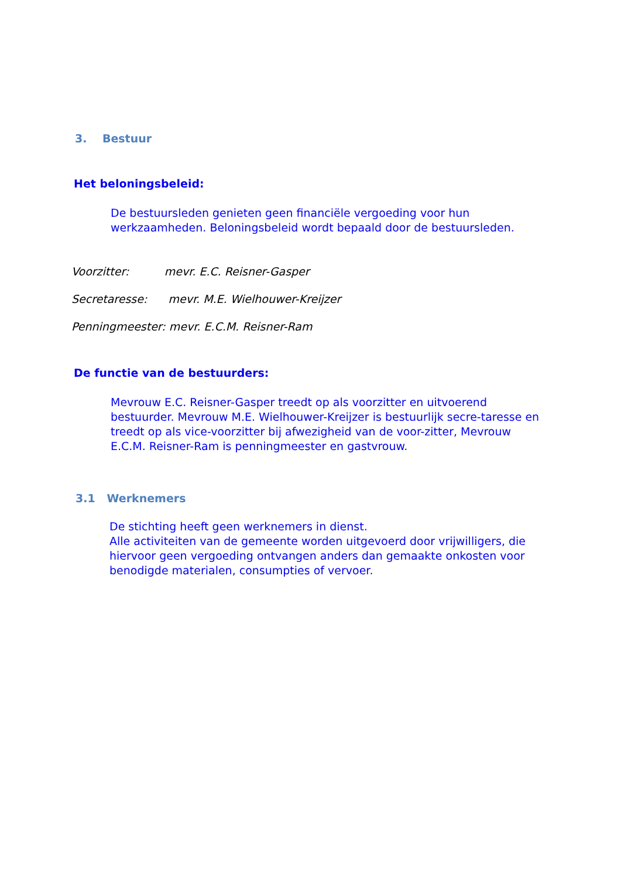3. Bestuur
Het beloningsbeleid:
De bestuursleden genieten geen financiële vergoeding voor hun werkzaamheden. Beloningsbeleid wordt bepaald door de bestuursleden.
Voorzitter: mevr. E.C. Reisner-Gasper
Secretaresse: mevr. M.E. Wielhouwer-Kreijzer
Penningmeester: mevr. E.C.M. Reisner-Ram
De functie van de bestuurders:
Mevrouw E.C. Reisner-Gasper treedt op als voorzitter en uitvoerend bestuurder. Mevrouw M.E. Wielhouwer-Kreijzer is bestuurlijk secre-taresse en treedt op als vice-voorzitter bij afwezigheid van de voor-zitter, Mevrouw E.C.M. Reisner-Ram is penningmeester en gastvrouw.
3.1 Werknemers
De stichting heeft geen werknemers in dienst.
Alle activiteiten van de gemeente worden uitgevoerd door vrijwilligers, die hiervoor geen vergoeding ontvangen anders dan gemaakte onkosten voor benodigde materialen, consumpties of vervoer.